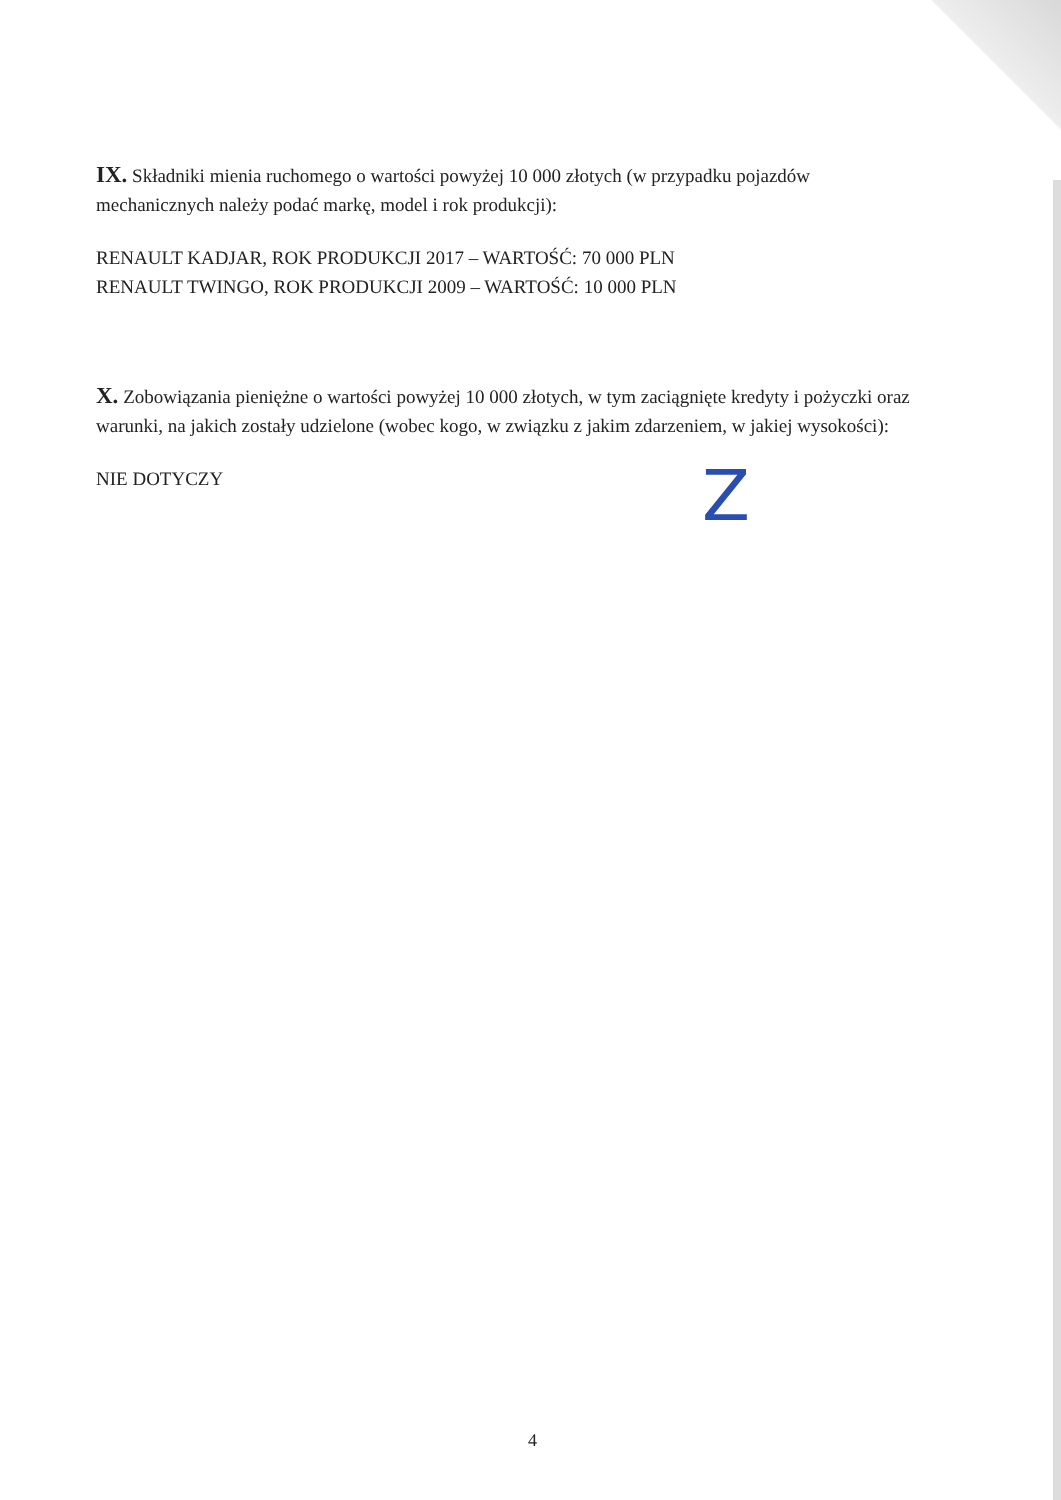IX. Składniki mienia ruchomego o wartości powyżej 10 000 złotych (w przypadku pojazdów mechanicznych należy podać markę, model i rok produkcji):
RENAULT KADJAR, ROK PRODUKCJI 2017 – WARTOŚĆ: 70 000 PLN
RENAULT TWINGO, ROK PRODUKCJI 2009 – WARTOŚĆ: 10 000 PLN
X. Zobowiązania pieniężne o wartości powyżej 10 000 złotych, w tym zaciągnięte kredyty i pożyczki oraz warunki, na jakich zostały udzielone (wobec kogo, w związku z jakim zdarzeniem, w jakiej wysokości):
NIE DOTYCZY
Z
4